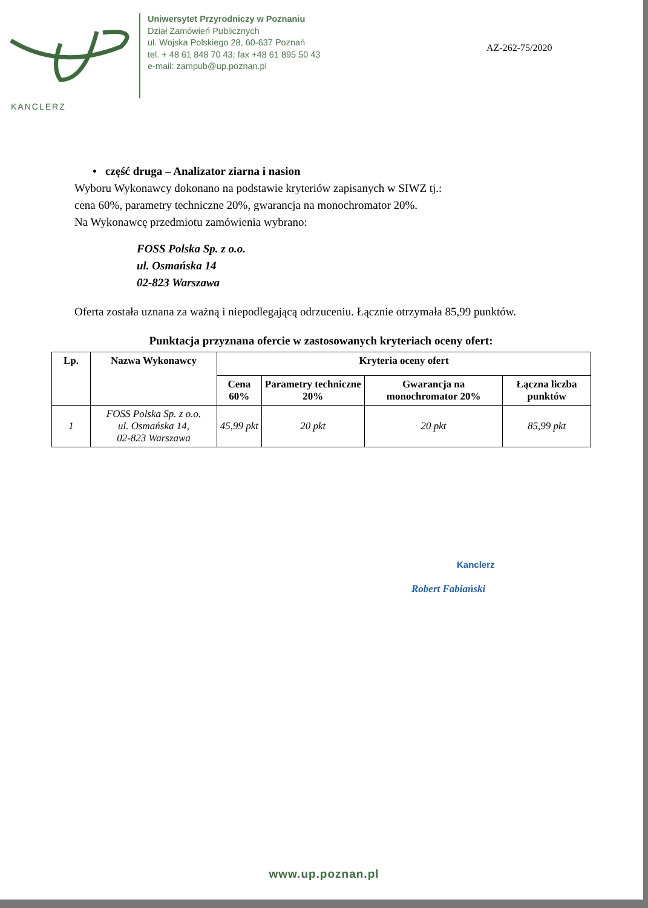Uniwersytet Przyrodniczy w Poznaniu
Dział Zamówień Publicznych
ul. Wojska Polskiego 28, 60-637 Poznań
tel. + 48 61 848 70 43; fax +48 61 895 50 43
e-mail: zampub@up.poznan.pl
AZ-262-75/2020
KANCLERZ
• część druga – Analizator ziarna i nasion
Wyboru Wykonawcy dokonano na podstawie kryteriów zapisanych w SIWZ tj.:
cena 60%, parametry techniczne 20%, gwarancja na monochromator 20%.
Na Wykonawcę przedmiotu zamówienia wybrano:
FOSS Polska Sp. z o.o.
ul. Osmańska 14
02-823 Warszawa
Oferta została uznana za ważną i niepodlegającą odrzuceniu. Łącznie otrzymała 85,99 punktów.
Punktacja przyznana ofercie w zastosowanych kryteriach oceny ofert:
| Lp. | Nazwa Wykonawcy | Kryteria oceny ofert | | | |
| --- | --- | --- | --- | --- | --- |
| | | Cena 60% | Parametry techniczne 20% | Gwarancja na monochromator 20% | Łączna liczba punktów |
| 1 | FOSS Polska Sp. z o.o. ul. Osmańska 14, 02-823 Warszawa | 45,99 pkt | 20 pkt | 20 pkt | 85,99 pkt |
Kanclerz
Robert Fabiański
www.up.poznan.pl